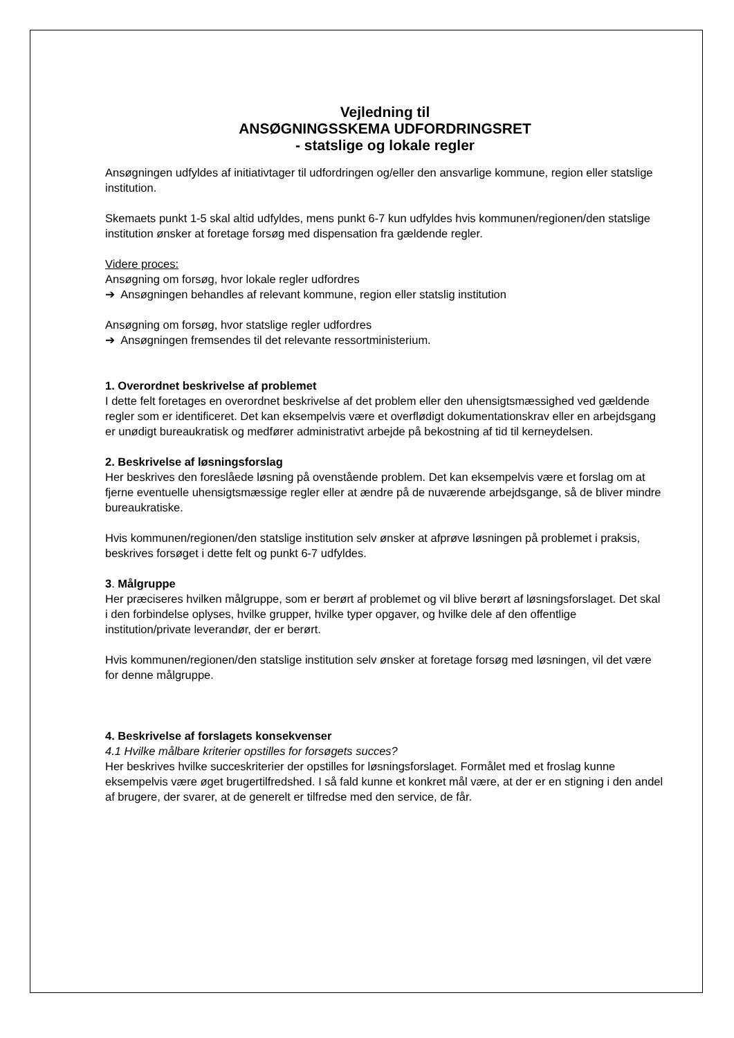Vejledning til
ANSØGNINGSSKEMA UDFORDRINGSRET
- statslige og lokale regler
Ansøgningen udfyldes af initiativtager til udfordringen og/eller den ansvarlige kommune, region eller statslige institution.
Skemaets punkt 1-5 skal altid udfyldes, mens punkt 6-7 kun udfyldes hvis kommunen/regionen/den statslige institution ønsker at foretage forsøg med dispensation fra gældende regler.
Videre proces:
Ansøgning om forsøg, hvor lokale regler udfordres
➔ Ansøgningen behandles af relevant kommune, region eller statslig institution
Ansøgning om forsøg, hvor statslige regler udfordres
➔ Ansøgningen fremsendes til det relevante ressortministerium.
1. Overordnet beskrivelse af problemet
I dette felt foretages en overordnet beskrivelse af det problem eller den uhensigtsmæssighed ved gældende regler som er identificeret. Det kan eksempelvis være et overflødigt dokumentationskrav eller en arbejdsgang er unødigt bureaukratisk og medfører administrativt arbejde på bekostning af tid til kerneydelsen.
2. Beskrivelse af løsningsforslag
Her beskrives den foreslåede løsning på ovenstående problem. Det kan eksempelvis være et forslag om at fjerne eventuelle uhensigtsmæssige regler eller at ændre på de nuværende arbejdsgange, så de bliver mindre bureaukratiske.
Hvis kommunen/regionen/den statslige institution selv ønsker at afprøve løsningen på problemet i praksis, beskrives forsøget i dette felt og punkt 6-7 udfyldes.
3. Målgruppe
Her præciseres hvilken målgruppe, som er berørt af problemet og vil blive berørt af løsningsforslaget. Det skal i den forbindelse oplyses, hvilke grupper, hvilke typer opgaver, og hvilke dele af den offentlige institution/private leverandør, der er berørt.
Hvis kommunen/regionen/den statslige institution selv ønsker at foretage forsøg med løsningen, vil det være for denne målgruppe.
4. Beskrivelse af forslagets konsekvenser
4.1 Hvilke målbare kriterier opstilles for forsøgets succes?
Her beskrives hvilke succeskriterier der opstilles for løsningsforslaget. Formålet med et froslag kunne eksempelvis være øget brugertilfredshed. I så fald kunne et konkret mål være, at der er en stigning i den andel af brugere, der svarer, at de generelt er tilfredse med den service, de får.